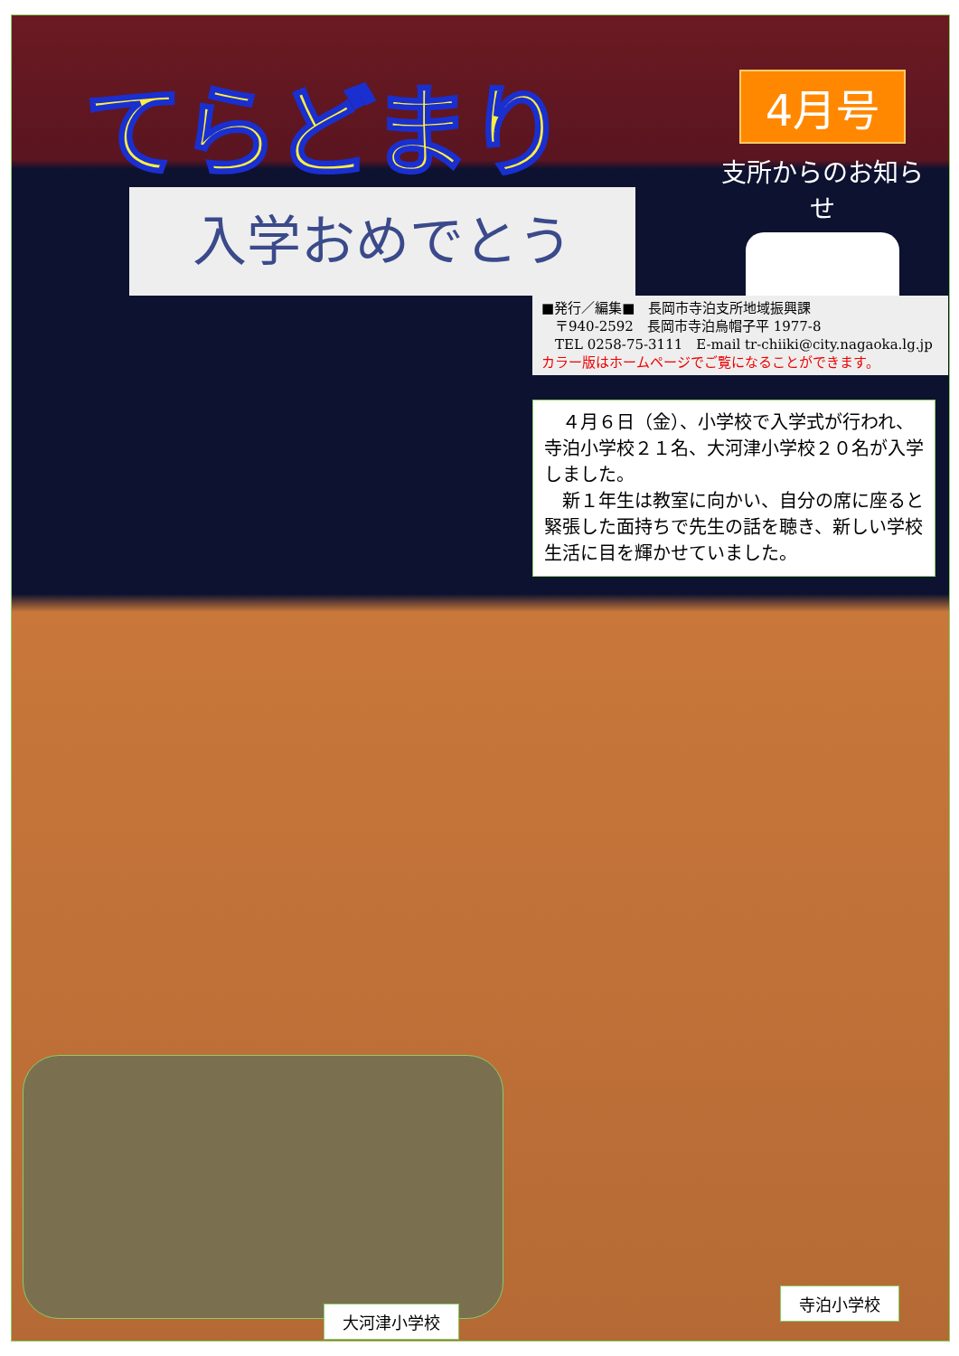てらどまり
4月号
支所からのお知らせ
入学おめでとう
■発行／編集■　長岡市寺泊支所地域振興課
　〒940-2592　長岡市寺泊烏帽子平 1977-8
　TEL 0258-75-3111　E-mail tr-chiiki@city.nagaoka.lg.jp
カラー版はホームページでご覧になることができます。
　４月６日（金）、小学校で入学式が行われ、寺泊小学校２１名、大河津小学校２０名が入学しました。
　新１年生は教室に向かい、自分の席に座ると緊張した面持ちで先生の話を聴き、新しい学校生活に目を輝かせていました。
大河津小学校
寺泊小学校